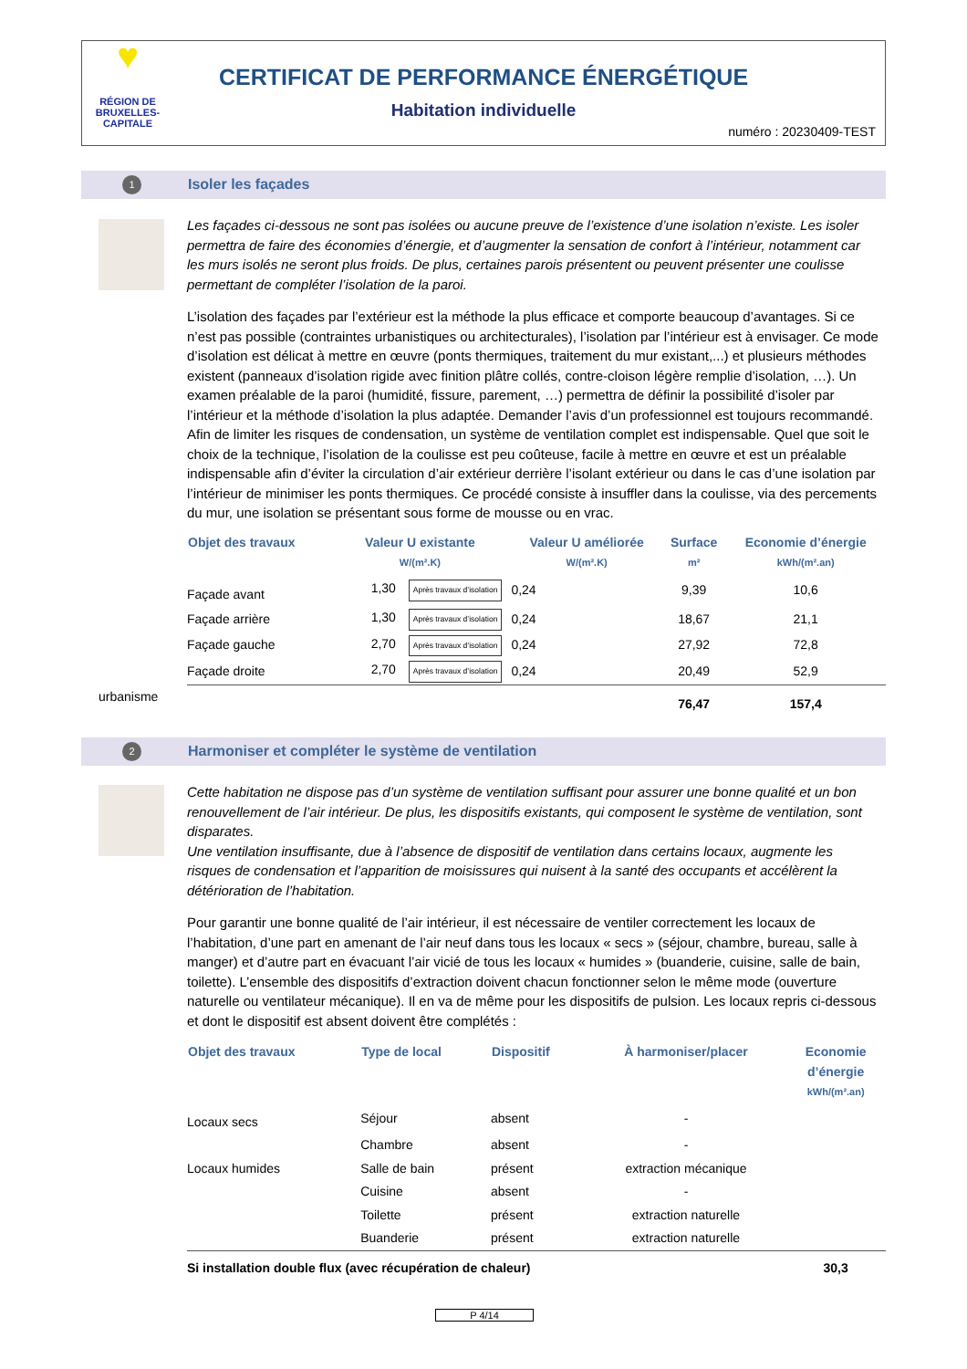♥
RÉGION DE BRUXELLES-CAPITALE
CERTIFICAT DE PERFORMANCE ÉNERGÉTIQUE
Habitation individuelle
numéro : 20230409-TEST
1 Isoler les façades
Les façades ci-dessous ne sont pas isolées ou aucune preuve de l’existence d’une isolation n’existe. Les isoler permettra de faire des économies d’énergie, et d’augmenter la sensation de confort à l’intérieur, notamment car les murs isolés ne seront plus froids. De plus, certaines parois présentent ou peuvent présenter une coulisse permettant de compléter l’isolation de la paroi.
L’isolation des façades par l’extérieur est la méthode la plus efficace et comporte beaucoup d’avantages. Si ce n’est pas possible (contraintes urbanistiques ou architecturales), l’isolation par l’intérieur est à envisager. Ce mode d’isolation est délicat à mettre en œuvre (ponts thermiques, traitement du mur existant,...) et plusieurs méthodes existent (panneaux d’isolation rigide avec finition plâtre collés, contre-cloison légère remplie d’isolation, …). Un examen préalable de la paroi (humidité, fissure, parement, …) permettra de définir la possibilité d’isoler par l’intérieur et la méthode d’isolation la plus adaptée. Demander l’avis d’un professionnel est toujours recommandé. Afin de limiter les risques de condensation, un système de ventilation complet est indispensable. Quel que soit le choix de la technique, l’isolation de la coulisse est peu coûteuse, facile à mettre en œuvre et est un préalable indispensable afin d’éviter la circulation d’air extérieur derrière l’isolant extérieur ou dans le cas d’une isolation par l’intérieur de minimiser les ponts thermiques. Ce procédé consiste à insuffler dans la coulisse, via des percements du mur, une isolation se présentant sous forme de mousse ou en vrac.
| Objet des travaux | Valeur U existante W/(m².K) | Valeur U améliorée W/(m².K) | Surface m² | Economie d’énergie kWh/(m².an) |
| --- | --- | --- | --- | --- |
| Façade avant | 1,30 Après travaux d’isolation | 0,24 | 9,39 | 10,6 |
| Façade arrière | 1,30 Après travaux d’isolation | 0,24 | 18,67 | 21,1 |
| Façade gauche | 2,70 Après travaux d’isolation | 0,24 | 27,92 | 72,8 |
| Façade droite | 2,70 Après travaux d’isolation | 0,24 | 20,49 | 52,9 |
| | | | 76,47 | 157,4 |
urbanisme
2 Harmoniser et compléter le système de ventilation
Cette habitation ne dispose pas d’un système de ventilation suffisant pour assurer une bonne qualité et un bon renouvellement de l’air intérieur. De plus, les dispositifs existants, qui composent le système de ventilation, sont disparates.
Une ventilation insuffisante, due à l’absence de dispositif de ventilation dans certains locaux, augmente les risques de condensation et l’apparition de moisissures qui nuisent à la santé des occupants et accélèrent la détérioration de l’habitation.
Pour garantir une bonne qualité de l’air intérieur, il est nécessaire de ventiler correctement les locaux de l’habitation, d’une part en amenant de l’air neuf dans tous les locaux « secs » (séjour, chambre, bureau, salle à manger) et d’autre part en évacuant l’air vicié de tous les locaux « humides » (buanderie, cuisine, salle de bain, toilette). L’ensemble des dispositifs d’extraction doivent chacun fonctionner selon le même mode (ouverture naturelle ou ventilateur mécanique). Il en va de même pour les dispositifs de pulsion. Les locaux repris ci-dessous et dont le dispositif est absent doivent être complétés :
| Objet des travaux | Type de local | Dispositif | À harmoniser/placer | Economie d’énergie kWh/(m².an) |
| --- | --- | --- | --- | --- |
| Locaux secs | Séjour | absent | - | |
| | Chambre | absent | - | |
| Locaux humides | Salle de bain | présent | extraction mécanique | |
| | Cuisine | absent | - | |
| | Toilette | présent | extraction naturelle | |
| | Buanderie | présent | extraction naturelle | |
| Si installation double flux (avec récupération de chaleur) | | | | 30,3 |
P 4/14